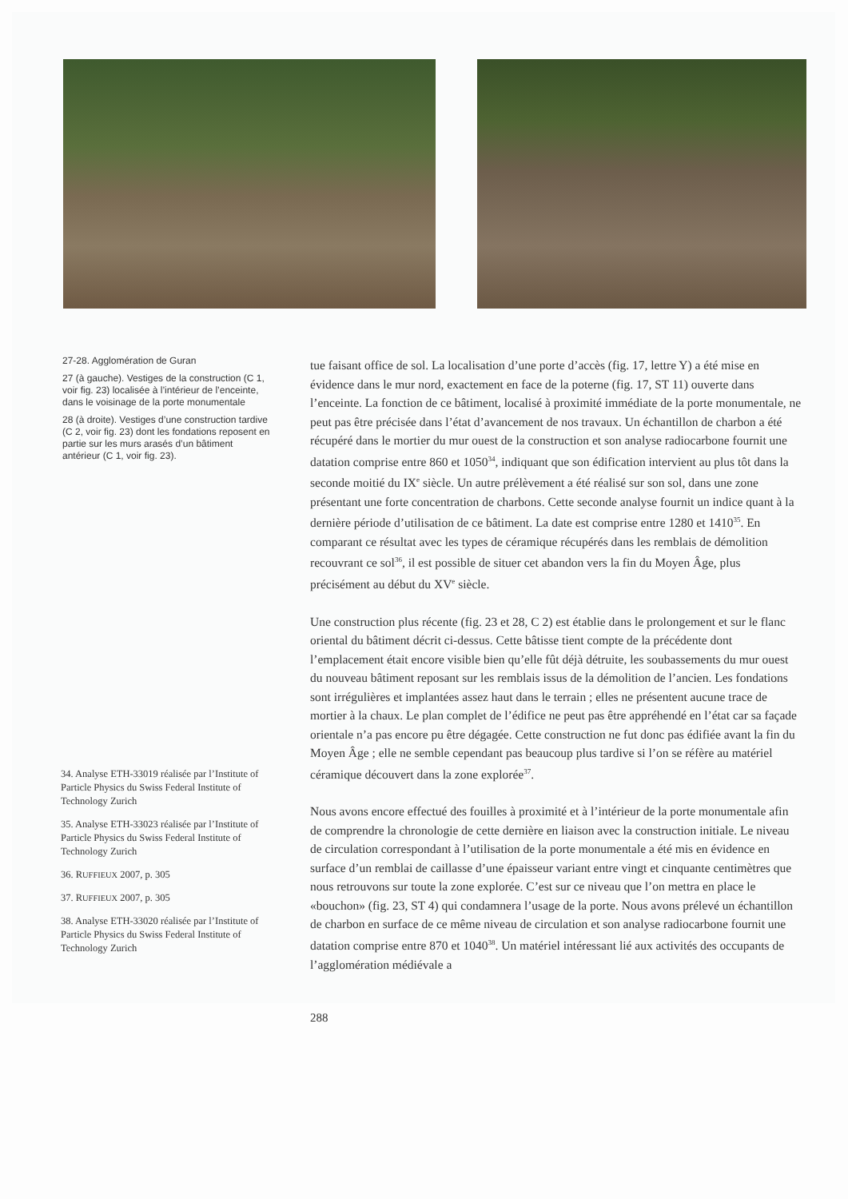27-28. Agglomération de Guran
27 (à gauche). Vestiges de la construction (C 1, voir fig. 23) localisée à l’intérieur de l’enceinte, dans le voisinage de la porte monumentale
28 (à droite). Vestiges d’une construction tardive (C 2, voir fig. 23) dont les fondations reposent en partie sur les murs arasés d’un bâtiment antérieur (C 1, voir fig. 23).
tue faisant office de sol. La localisation d’une porte d’accès (fig. 17, lettre Y) a été mise en évidence dans le mur nord, exactement en face de la poterne (fig. 17, ST 11) ouverte dans l’enceinte. La fonction de ce bâtiment, localisé à proximité immédiate de la porte monumentale, ne peut pas être précisée dans l’état d’avancement de nos travaux. Un échantillon de charbon a été récupéré dans le mortier du mur ouest de la construction et son analyse radiocarbone fournit une datation comprise entre 860 et 1050<sup>34</sup>, indiquant que son édification intervient au plus tôt dans la seconde moitié du IX<sup>e</sup> siècle. Un autre prélèvement a été réalisé sur son sol, dans une zone présentant une forte concentration de charbons. Cette seconde analyse fournit un indice quant à la dernière période d’utilisation de ce bâtiment. La date est comprise entre 1280 et 1410<sup>35</sup>. En comparant ce résultat avec les types de céramique récupérés dans les remblais de démolition recouvrant ce sol<sup>36</sup>, il est possible de situer cet abandon vers la fin du Moyen Âge, plus précisément au début du XV<sup>e</sup> siècle.
Une construction plus récente (fig. 23 et 28, C 2) est établie dans le prolongement et sur le flanc oriental du bâtiment décrit ci-dessus. Cette bâtisse tient compte de la précédente dont l’emplacement était encore visible bien qu’elle fût déjà détruite, les soubassements du mur ouest du nouveau bâtiment reposant sur les remblais issus de la démolition de l’ancien. Les fondations sont irrégulières et implantées assez haut dans le terrain ; elles ne présentent aucune trace de mortier à la chaux. Le plan complet de l’édifice ne peut pas être appréhendé en l’état car sa façade orientale n’a pas encore pu être dégagée. Cette construction ne fut donc pas édifiée avant la fin du Moyen Âge ; elle ne semble cependant pas beaucoup plus tardive si l’on se réfère au matériel céramique découvert dans la zone explorée<sup>37</sup>.
Nous avons encore effectué des fouilles à proximité et à l’intérieur de la porte monumentale afin de comprendre la chronologie de cette dernière en liaison avec la construction initiale. Le niveau de circulation correspondant à l’utilisation de la porte monumentale a été mis en évidence en surface d’un remblai de caillasse d’une épaisseur variant entre vingt et cinquante centimètres que nous retrouvons sur toute la zone explorée. C’est sur ce niveau que l’on mettra en place le «bouchon» (fig. 23, ST 4) qui condamnera l’usage de la porte. Nous avons prélevé un échantillon de charbon en surface de ce même niveau de circulation et son analyse radiocarbone fournit une datation comprise entre 870 et 1040<sup>38</sup>. Un matériel intéressant lié aux activités des occupants de l’agglomération médiévale a
34. Analyse ETH-33019 réalisée par l’Institute of Particle Physics du Swiss Federal Institute of Technology Zurich
35. Analyse ETH-33023 réalisée par l’Institute of Particle Physics du Swiss Federal Institute of Technology Zurich
36. RUFFIEUX 2007, p. 305
37. RUFFIEUX 2007, p. 305
38. Analyse ETH-33020 réalisée par l’Institute of Particle Physics du Swiss Federal Institute of Technology Zurich
288